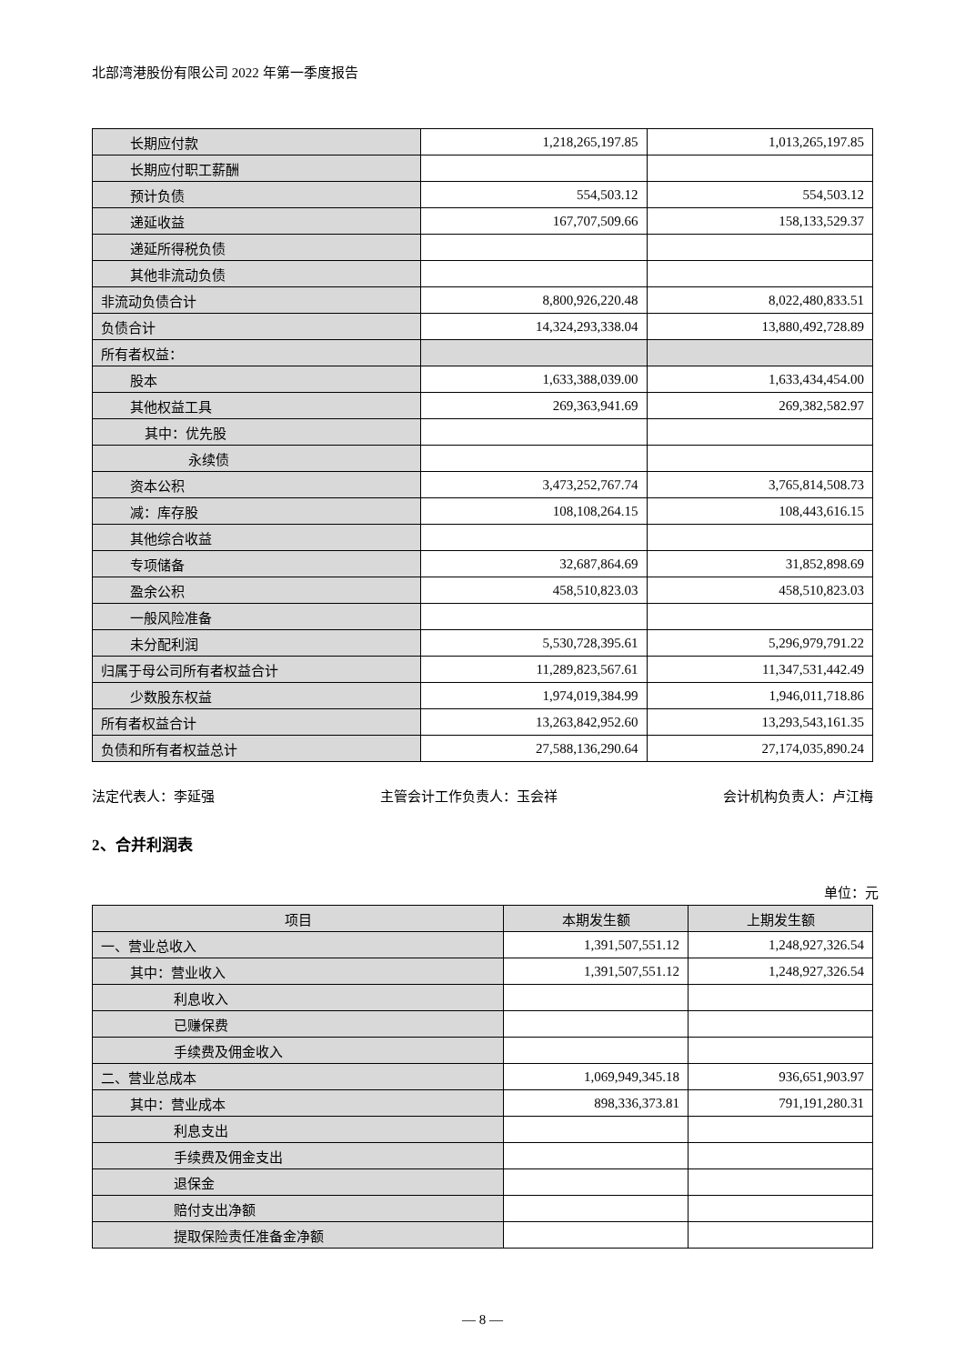北部湾港股份有限公司 2022 年第一季度报告
| 长期应付款 | 1,218,265,197.85 | 1,013,265,197.85 |
| 长期应付职工薪酬 | | |
| 预计负债 | 554,503.12 | 554,503.12 |
| 递延收益 | 167,707,509.66 | 158,133,529.37 |
| 递延所得税负债 | | |
| 其他非流动负债 | | |
| 非流动负债合计 | 8,800,926,220.48 | 8,022,480,833.51 |
| 负债合计 | 14,324,293,338.04 | 13,880,492,728.89 |
| 所有者权益： | | |
| 股本 | 1,633,388,039.00 | 1,633,434,454.00 |
| 其他权益工具 | 269,363,941.69 | 269,382,582.97 |
| 其中：优先股 | | |
| 永续债 | | |
| 资本公积 | 3,473,252,767.74 | 3,765,814,508.73 |
| 减：库存股 | 108,108,264.15 | 108,443,616.15 |
| 其他综合收益 | | |
| 专项储备 | 32,687,864.69 | 31,852,898.69 |
| 盈余公积 | 458,510,823.03 | 458,510,823.03 |
| 一般风险准备 | | |
| 未分配利润 | 5,530,728,395.61 | 5,296,979,791.22 |
| 归属于母公司所有者权益合计 | 11,289,823,567.61 | 11,347,531,442.49 |
| 少数股东权益 | 1,974,019,384.99 | 1,946,011,718.86 |
| 所有者权益合计 | 13,263,842,952.60 | 13,293,543,161.35 |
| 负债和所有者权益总计 | 27,588,136,290.64 | 27,174,035,890.24 |
法定代表人：李延强 主管会计工作负责人：玉会祥 会计机构负责人：卢江梅
2、合并利润表
单位：元
| 项目 | 本期发生额 | 上期发生额 |
| --- | --- | --- |
| 一、营业总收入 | 1,391,507,551.12 | 1,248,927,326.54 |
| 其中：营业收入 | 1,391,507,551.12 | 1,248,927,326.54 |
| 利息收入 | | |
| 已赚保费 | | |
| 手续费及佣金收入 | | |
| 二、营业总成本 | 1,069,949,345.18 | 936,651,903.97 |
| 其中：营业成本 | 898,336,373.81 | 791,191,280.31 |
| 利息支出 | | |
| 手续费及佣金支出 | | |
| 退保金 | | |
| 赔付支出净额 | | |
| 提取保险责任准备金净额 | | |
— 8 —